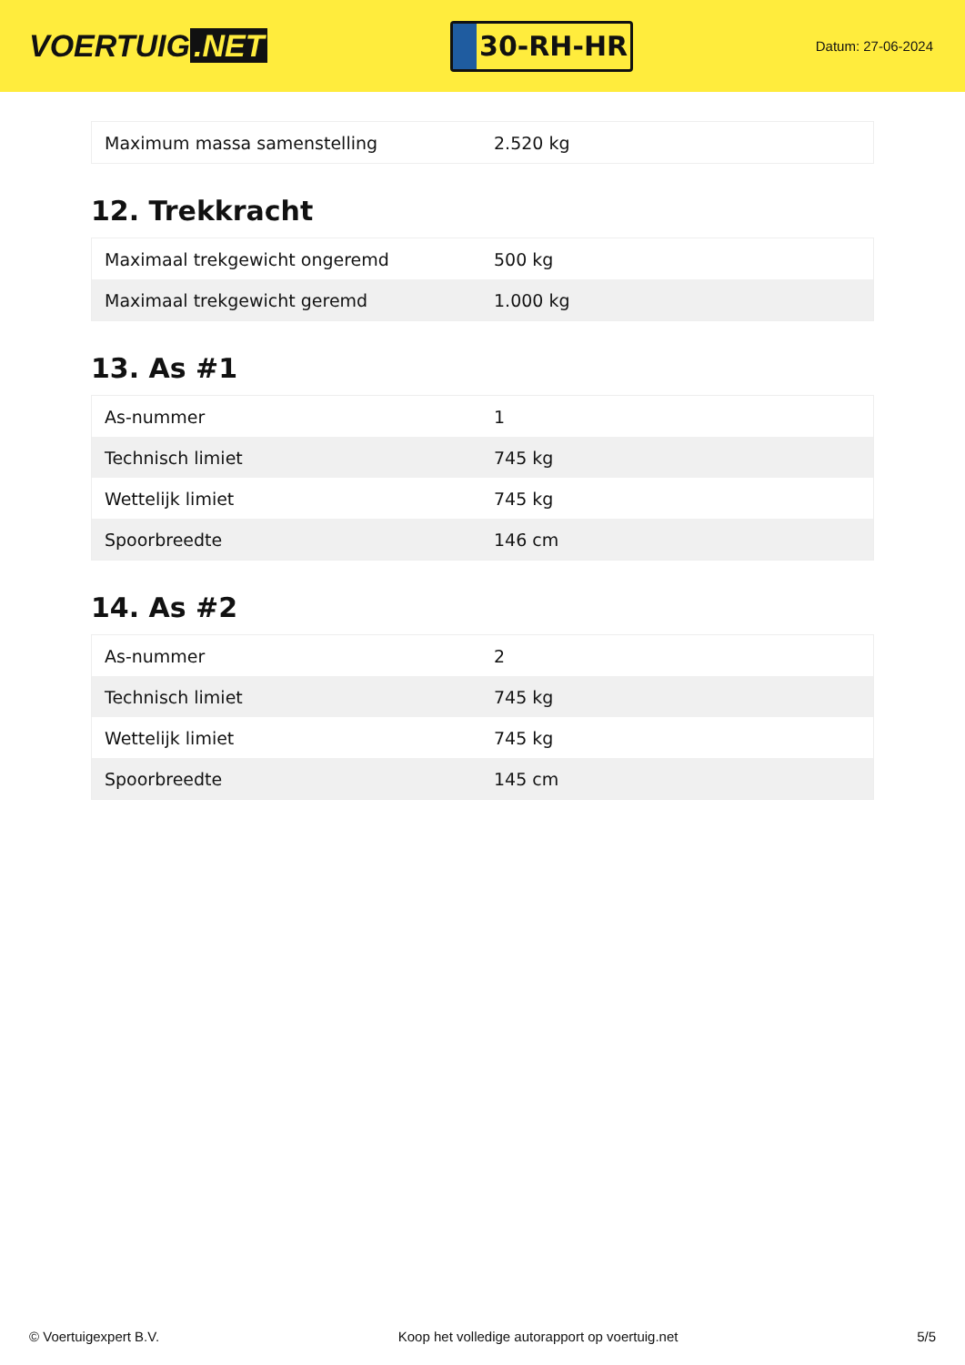VOERTUIG.NET
30-RH-HR
Datum: 27-06-2024
| Maximum massa samenstelling | 2.520 kg |
12. Trekkracht
| Maximaal trekgewicht ongeremd | 500 kg |
| Maximaal trekgewicht geremd | 1.000 kg |
13. As #1
| As-nummer | 1 |
| Technisch limiet | 745 kg |
| Wettelijk limiet | 745 kg |
| Spoorbreedte | 146 cm |
14. As #2
| As-nummer | 2 |
| Technisch limiet | 745 kg |
| Wettelijk limiet | 745 kg |
| Spoorbreedte | 145 cm |
© Voertuigexpert B.V. Koop het volledige autorapport op voertuig.net 5/5